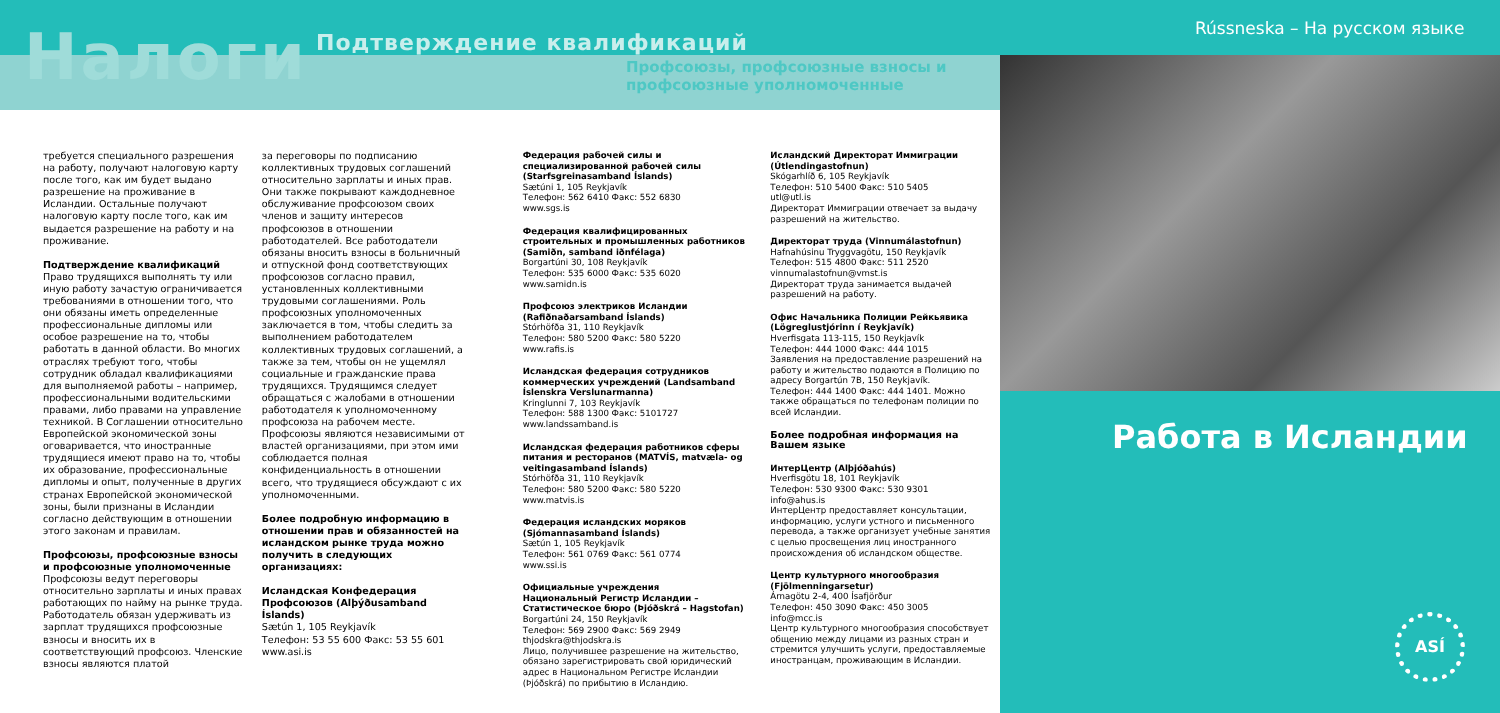Налоги Подтверждение квалификаций
Профсоюзы, профсоюзные взносы и профсоюзные уполномоченные
Rússneska – На русском языке
требуется специального разрешения на работу, получают налоговую карту после того, как им будет выдано разрешение на проживание в Исландии. Остальные получают налоговую карту после того, как им выдается разрешение на работу и на проживание.
Подтверждение квалификаций
Право трудящихся выполнять ту или иную работу зачастую ограничивается требованиями в отношении того, что они обязаны иметь определенные профессиональные дипломы или особое разрешение на то, чтобы работать в данной области. Во многих отраслях требуют того, чтобы сотрудник обладал квалификациями для выполняемой работы – например, профессиональными водительскими правами, либо правами на управление техникой. В Соглашении относительно Европейской экономической зоны оговаривается, что иностранные трудящиеся имеют право на то, чтобы их образование, профессиональные дипломы и опыт, полученные в других странах Европейской экономической зоны, были признаны в Исландии согласно действующим в отношении этого законам и правилам.
Профсоюзы, профсоюзные взносы и профсоюзные уполномоченные
Профсоюзы ведут переговоры относительно зарплаты и иных правах работающих по найму на рынке труда. Работодатель обязан удерживать из зарплат трудящихся профсоюзные взносы и вносить их в соответствующий профсоюз. Членские взносы являются платой
за переговоры по подписанию коллективных трудовых соглашений относительно зарплаты и иных прав. Они также покрывают каждодневное обслуживание профсоюзом своих членов и защиту интересов профсоюзов в отношении работодателей. Все работодатели обязаны вносить взносы в больничный и отпускной фонд соответствующих профсоюзов согласно правил, установленных коллективными трудовыми соглашениями. Роль профсоюзных уполномоченных заключается в том, чтобы следить за выполнением работодателем коллективных трудовых соглашений, а также за тем, чтобы он не ущемлял социальные и гражданские права трудящихся. Трудящимся следует обращаться с жалобами в отношении работодателя к уполномоченному профсоюза на рабочем месте. Профсоюзы являются независимыми от властей организациями, при этом ими соблюдается полная конфиденциальность в отношении всего, что трудящиеся обсуждают с их уполномоченными.
Более подробную информацию в отношении прав и обязанностей на исландском рынке труда можно получить в следующих организациях:
Исландская Конфедерация Профсоюзов (Alþýðusamband Íslands)
Sætún 1, 105 Reykjavík
Телефон: 53 55 600 Факс: 53 55 601
www.asi.is
Федерация рабочей силы и специализированной рабочей силы (Starfsgreinasamband Íslands)
Sætúni 1, 105 Reykjavík
Телефон: 562 6410 Факс: 552 6830
www.sgs.is
Федерация квалифицированных строительных и промышленных работников (Samiðn, samband iðnfélaga)
Borgartúni 30, 108 Reykjavík
Телефон: 535 6000 Факс: 535 6020
www.samidn.is
Профсоюз электриков Исландии (Rafiðnaðarsamband Íslands)
Stórhöfða 31, 110 Reykjavík
Телефон: 580 5200 Факс: 580 5220
www.rafis.is
Исландская федерация сотрудников коммерческих учреждений (Landsamband Íslenskra Verslunarmanna)
Kringlunni 7, 103 Reykjavík
Телефон: 588 1300 Факс: 5101727
www.landssamband.is
Исландская федерация работников сферы питания и ресторанов (MATVÍS, matvæla- og veitingasamband Íslands)
Stórhöfða 31, 110 Reykjavík
Телефон: 580 5200 Факс: 580 5220
www.matvis.is
Федерация исландских моряков (Sjómannasamband Íslands)
Sætún 1, 105 Reykjavík
Телефон: 561 0769 Факс: 561 0774
www.ssi.is
Официальные учреждения
Национальный Регистр Исландии – Статистическое бюро (Þjóðskrá – Hagstofan)
Borgartúni 24, 150 Reykjavík
Телефон: 569 2900 Факс: 569 2949
thjodskra@thjodskra.is
Лицо, получившее разрешение на жительство, обязано зарегистрировать свой юридический адрес в Национальном Регистре Исландии (Þjóðskrá) по прибытию в Исландию.
Исландский Директорат Иммиграции (Útlendingastofnun)
Skógarhlíð 6, 105 Reykjavík
Телефон: 510 5400 Факс: 510 5405
utl@utl.is
Директорат Иммиграции отвечает за выдачу разрешений на жительство.
Директорат труда (Vinnumálastofnun)
Hafnahúsinu Tryggvagötu, 150 Reykjavík
Телефон: 515 4800 Факс: 511 2520
vinnumalastofnun@vmst.is
Директорат труда занимается выдачей разрешений на работу.
Офис Начальника Полиции Рейкьявика (Lögreglustjórinn í Reykjavík)
Hverfisgata 113-115, 150 Reykjavík
Телефон: 444 1000 Факс: 444 1015
Заявления на предоставление разрешений на работу и жительство подаются в Полицию по адресу Borgartún 7B, 150 Reykjavík.
Телефон: 444 1400 Факс: 444 1401. Можно также обращаться по телефонам полиции по всей Исландии.
Более подробная информация на Вашем языке
ИнтерЦентр (Alþjóðahús)
Hverfisgötu 18, 101 Reykjavík
Телефон: 530 9300 Факс: 530 9301
info@ahus.is
ИнтерЦентр предоставляет консультации, информацию, услуги устного и письменного перевода, а также организует учебные занятия с целью просвещения лиц иностранного происхождения об исландском обществе.
Центр культурного многообразия (Fjölmenningarsetur)
Árnagötu 2-4, 400 Ísafjörður
Телефон: 450 3090 Факс: 450 3005
info@mcc.is
Центр культурного многообразия способствует общению между лицами из разных стран и стремится улучшить услуги, предоставляемые иностранцам, проживающим в Исландии.
Работа в Исландии
ASÍ